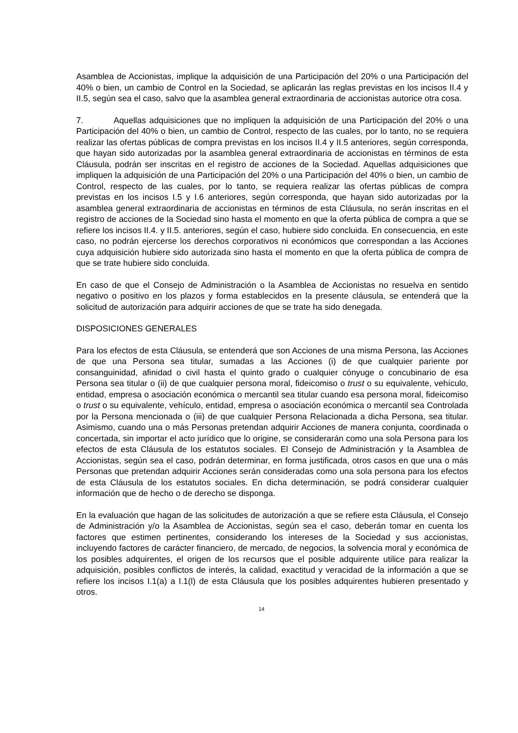Asamblea de Accionistas, implique la adquisición de una Participación del 20% o una Participación del 40% o bien, un cambio de Control en la Sociedad, se aplicarán las reglas previstas en los incisos II.4 y II.5, según sea el caso, salvo que la asamblea general extraordinaria de accionistas autorice otra cosa.
7. Aquellas adquisiciones que no impliquen la adquisición de una Participación del 20% o una Participación del 40% o bien, un cambio de Control, respecto de las cuales, por lo tanto, no se requiera realizar las ofertas públicas de compra previstas en los incisos II.4 y II.5 anteriores, según corresponda, que hayan sido autorizadas por la asamblea general extraordinaria de accionistas en términos de esta Cláusula, podrán ser inscritas en el registro de acciones de la Sociedad. Aquellas adquisiciones que impliquen la adquisición de una Participación del 20% o una Participación del 40% o bien, un cambio de Control, respecto de las cuales, por lo tanto, se requiera realizar las ofertas públicas de compra previstas en los incisos I.5 y I.6 anteriores, según corresponda, que hayan sido autorizadas por la asamblea general extraordinaria de accionistas en términos de esta Cláusula, no serán inscritas en el registro de acciones de la Sociedad sino hasta el momento en que la oferta pública de compra a que se refiere los incisos II.4. y II.5. anteriores, según el caso, hubiere sido concluida. En consecuencia, en este caso, no podrán ejercerse los derechos corporativos ni económicos que correspondan a las Acciones cuya adquisición hubiere sido autorizada sino hasta el momento en que la oferta pública de compra de que se trate hubiere sido concluida.
En caso de que el Consejo de Administración o la Asamblea de Accionistas no resuelva en sentido negativo o positivo en los plazos y forma establecidos en la presente cláusula, se entenderá que la solicitud de autorización para adquirir acciones de que se trate ha sido denegada.
DISPOSICIONES GENERALES
Para los efectos de esta Cláusula, se entenderá que son Acciones de una misma Persona, las Acciones de que una Persona sea titular, sumadas a las Acciones (i) de que cualquier pariente por consanguinidad, afinidad o civil hasta el quinto grado o cualquier cónyuge o concubinario de esa Persona sea titular o (ii) de que cualquier persona moral, fideicomiso o trust o su equivalente, vehículo, entidad, empresa o asociación económica o mercantil sea titular cuando esa persona moral, fideicomiso o trust o su equivalente, vehículo, entidad, empresa o asociación económica o mercantil sea Controlada por la Persona mencionada o (iii) de que cualquier Persona Relacionada a dicha Persona, sea titular. Asimismo, cuando una o más Personas pretendan adquirir Acciones de manera conjunta, coordinada o concertada, sin importar el acto jurídico que lo origine, se considerarán como una sola Persona para los efectos de esta Cláusula de los estatutos sociales. El Consejo de Administración y la Asamblea de Accionistas, según sea el caso, podrán determinar, en forma justificada, otros casos en que una o más Personas que pretendan adquirir Acciones serán consideradas como una sola persona para los efectos de esta Cláusula de los estatutos sociales. En dicha determinación, se podrá considerar cualquier información que de hecho o de derecho se disponga.
En la evaluación que hagan de las solicitudes de autorización a que se refiere esta Cláusula, el Consejo de Administración y/o la Asamblea de Accionistas, según sea el caso, deberán tomar en cuenta los factores que estimen pertinentes, considerando los intereses de la Sociedad y sus accionistas, incluyendo factores de carácter financiero, de mercado, de negocios, la solvencia moral y económica de los posibles adquirentes, el origen de los recursos que el posible adquirente utilice para realizar la adquisición, posibles conflictos de interés, la calidad, exactitud y veracidad de la información a que se refiere los incisos I.1(a) a I.1(l) de esta Cláusula que los posibles adquirentes hubieren presentado y otros.
14